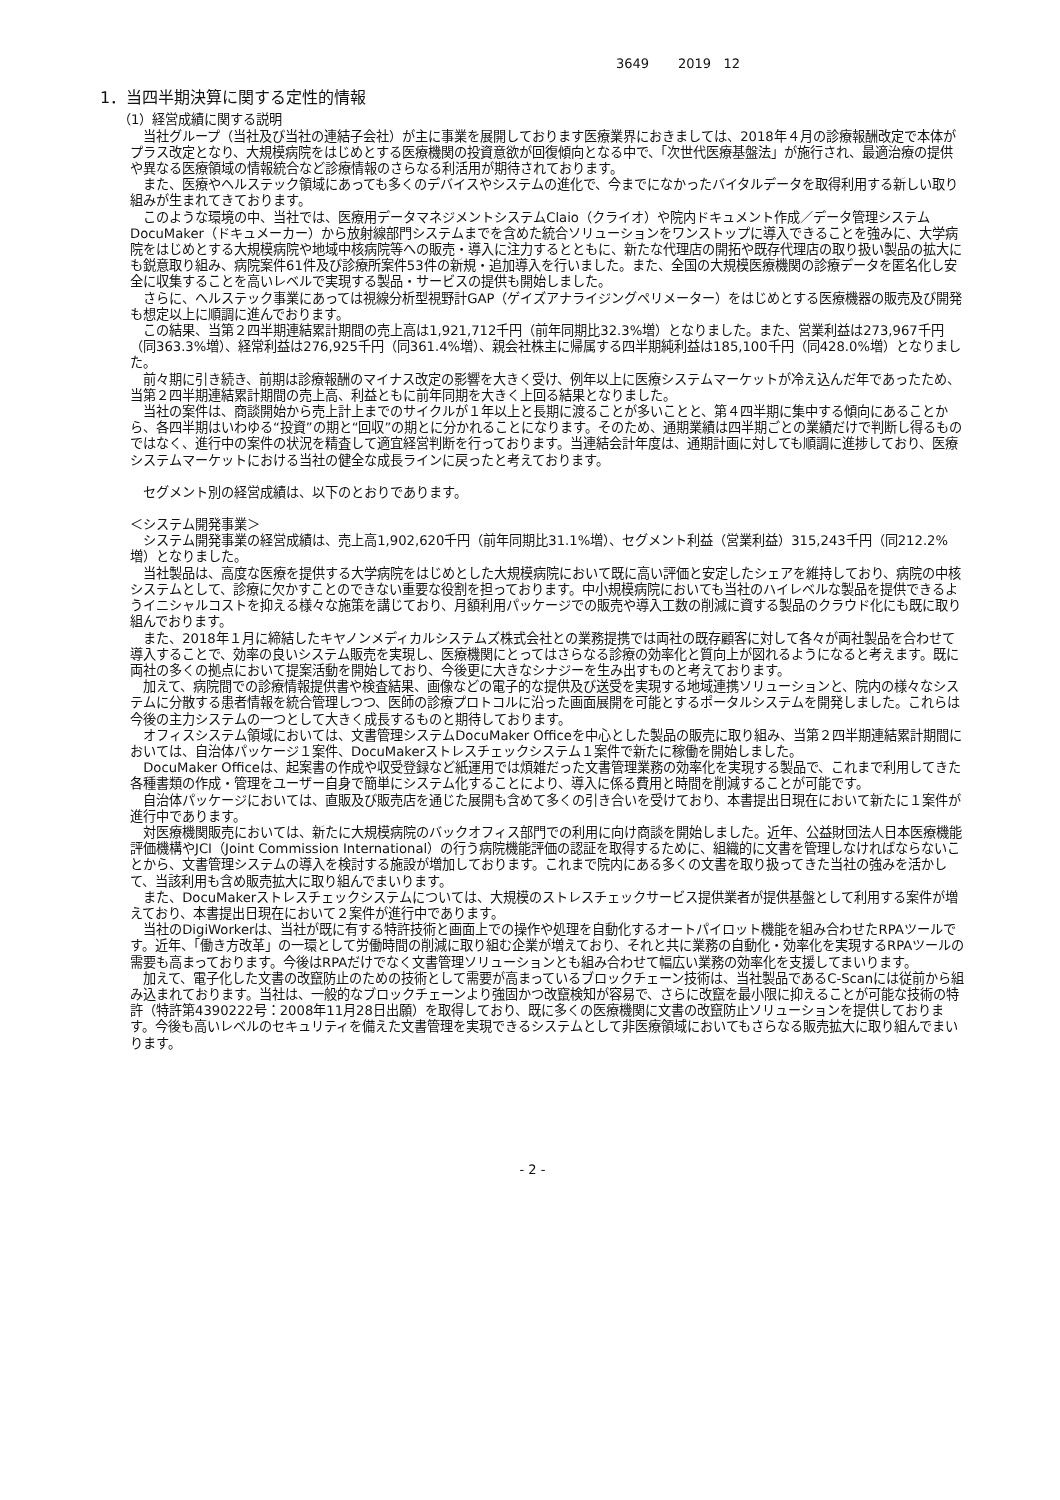3649 2019 12
1．当四半期決算に関する定性的情報
（1）経営成績に関する説明
当社グループ（当社及び当社の連結子会社）が主に事業を展開しております医療業界におきましては、2018年４月の診療報酬改定で本体がプラス改定となり、大規模病院をはじめとする医療機関の投資意欲が回復傾向となる中で、「次世代医療基盤法」が施行され、最適治療の提供や異なる医療領域の情報統合など診療情報のさらなる利活用が期待されております。
また、医療やヘルステック領域にあっても多くのデバイスやシステムの進化で、今までになかったバイタルデータを取得利用する新しい取り組みが生まれてきております。
このような環境の中、当社では、医療用データマネジメントシステムClaio（クライオ）や院内ドキュメント作成／データ管理システムDocuMaker（ドキュメーカー）から放射線部門システムまでを含めた統合ソリューションをワンストップに導入できることを強みに、大学病院をはじめとする大規模病院や地域中核病院等への販売・導入に注力するとともに、新たな代理店の開拓や既存代理店の取り扱い製品の拡大にも鋭意取り組み、病院案件61件及び診療所案件53件の新規・追加導入を行いました。また、全国の大規模医療機関の診療データを匿名化し安全に収集することを高いレベルで実現する製品・サービスの提供も開始しました。
さらに、ヘルステック事業にあっては視線分析型視野計GAP（ゲイズアナライジングペリメーター）をはじめとする医療機器の販売及び開発も想定以上に順調に進んでおります。
この結果、当第２四半期連結累計期間の売上高は1,921,712千円（前年同期比32.3%増）となりました。また、営業利益は273,967千円（同363.3%増）、経常利益は276,925千円（同361.4%増）、親会社株主に帰属する四半期純利益は185,100千円（同428.0%増）となりました。
前々期に引き続き、前期は診療報酬のマイナス改定の影響を大きく受け、例年以上に医療システムマーケットが冷え込んだ年であったため、当第２四半期連結累計期間の売上高、利益ともに前年同期を大きく上回る結果となりました。
当社の案件は、商談開始から売上計上までのサイクルが１年以上と長期に渡ることが多いことと、第４四半期に集中する傾向にあることから、各四半期はいわゆる“投資”の期と“回収”の期とに分かれることになります。そのため、通期業績は四半期ごとの業績だけで判断し得るものではなく、進行中の案件の状況を精査して適宜経営判断を行っております。当連結会計年度は、通期計画に対しても順調に進捗しており、医療システムマーケットにおける当社の健全な成長ラインに戻ったと考えております。
セグメント別の経営成績は、以下のとおりであります。
＜システム開発事業＞
システム開発事業の経営成績は、売上高1,902,620千円（前年同期比31.1%増）、セグメント利益（営業利益）315,243千円（同212.2%増）となりました。
当社製品は、高度な医療を提供する大学病院をはじめとした大規模病院において既に高い評価と安定したシェアを維持しており、病院の中核システムとして、診療に欠かすことのできない重要な役割を担っております。中小規模病院においても当社のハイレベルな製品を提供できるようイニシャルコストを抑える様々な施策を講じており、月額利用パッケージでの販売や導入工数の削減に資する製品のクラウド化にも既に取り組んでおります。
また、2018年１月に締結したキヤノンメディカルシステムズ株式会社との業務提携では両社の既存顧客に対して各々が両社製品を合わせて導入することで、効率の良いシステム販売を実現し、医療機関にとってはさらなる診療の効率化と質向上が図れるようになると考えます。既に両社の多くの拠点において提案活動を開始しており、今後更に大きなシナジーを生み出すものと考えております。
加えて、病院間での診療情報提供書や検査結果、画像などの電子的な提供及び送受を実現する地域連携ソリューションと、院内の様々なシステムに分散する患者情報を統合管理しつつ、医師の診療プロトコルに沿った画面展開を可能とするポータルシステムを開発しました。これらは今後の主力システムの一つとして大きく成長するものと期待しております。
オフィスシステム領域においては、文書管理システムDocuMaker Officeを中心とした製品の販売に取り組み、当第２四半期連結累計期間においては、自治体パッケージ１案件、DocuMakerストレスチェックシステム１案件で新たに稼働を開始しました。
DocuMaker Officeは、起案書の作成や収受登録など紙運用では煩雑だった文書管理業務の効率化を実現する製品で、これまで利用してきた各種書類の作成・管理をユーザー自身で簡単にシステム化することにより、導入に係る費用と時間を削減することが可能です。
自治体パッケージにおいては、直販及び販売店を通じた展開も含めて多くの引き合いを受けており、本書提出日現在において新たに１案件が進行中であります。
対医療機関販売においては、新たに大規模病院のバックオフィス部門での利用に向け商談を開始しました。近年、公益財団法人日本医療機能評価機構やJCI（Joint Commission International）の行う病院機能評価の認証を取得するために、組織的に文書を管理しなければならないことから、文書管理システムの導入を検討する施設が増加しております。これまで院内にある多くの文書を取り扱ってきた当社の強みを活かして、当該利用も含め販売拡大に取り組んでまいります。
また、DocuMakerストレスチェックシステムについては、大規模のストレスチェックサービス提供業者が提供基盤として利用する案件が増えており、本書提出日現在において２案件が進行中であります。
当社のDigiWorkerは、当社が既に有する特許技術と画面上での操作や処理を自動化するオートパイロット機能を組み合わせたRPAツールです。近年、「働き方改革」の一環として労働時間の削減に取り組む企業が増えており、それと共に業務の自動化・効率化を実現するRPAツールの需要も高まっております。今後はRPAだけでなく文書管理ソリューションとも組み合わせて幅広い業務の効率化を支援してまいります。
加えて、電子化した文書の改竄防止のための技術として需要が高まっているブロックチェーン技術は、当社製品であるC-Scanには従前から組み込まれております。当社は、一般的なブロックチェーンより強固かつ改竄検知が容易で、さらに改竄を最小限に抑えることが可能な技術の特許（特許第4390222号：2008年11月28日出願）を取得しており、既に多くの医療機関に文書の改竄防止ソリューションを提供しております。今後も高いレベルのセキュリティを備えた文書管理を実現できるシステムとして非医療領域においてもさらなる販売拡大に取り組んでまいります。
- 2 -